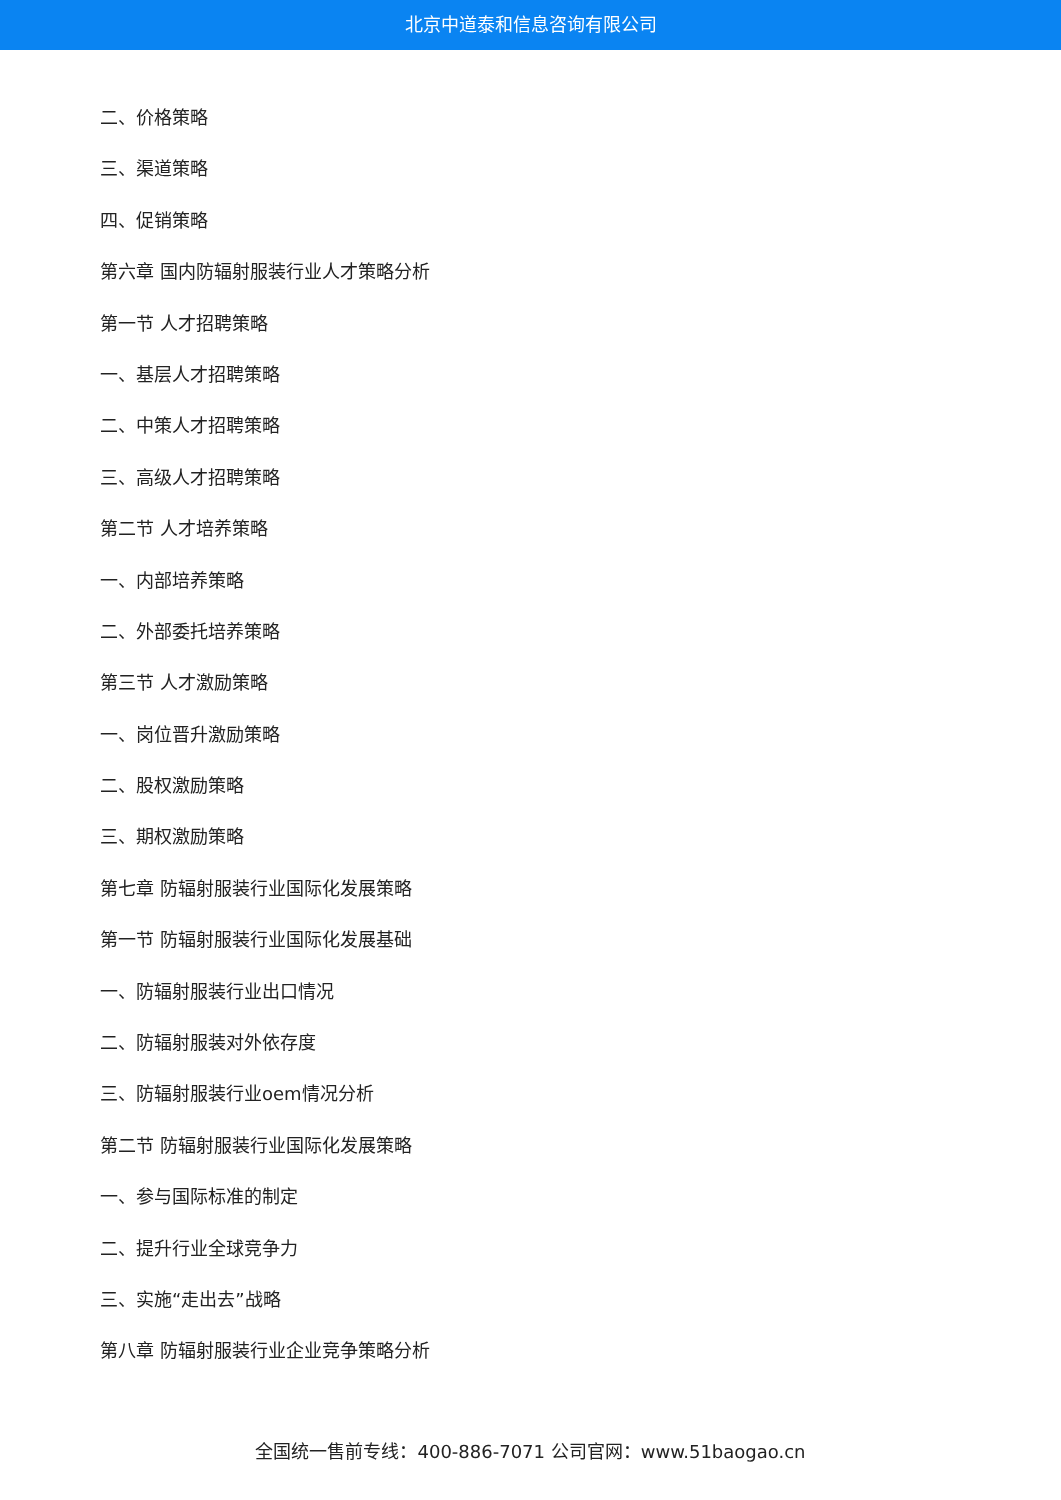北京中道泰和信息咨询有限公司
二、价格策略
三、渠道策略
四、促销策略
第六章 国内防辐射服装行业人才策略分析
第一节 人才招聘策略
一、基层人才招聘策略
二、中策人才招聘策略
三、高级人才招聘策略
第二节 人才培养策略
一、内部培养策略
二、外部委托培养策略
第三节 人才激励策略
一、岗位晋升激励策略
二、股权激励策略
三、期权激励策略
第七章 防辐射服装行业国际化发展策略
第一节 防辐射服装行业国际化发展基础
一、防辐射服装行业出口情况
二、防辐射服装对外依存度
三、防辐射服装行业oem情况分析
第二节 防辐射服装行业国际化发展策略
一、参与国际标准的制定
二、提升行业全球竞争力
三、实施“走出去”战略
第八章 防辐射服装行业企业竞争策略分析
全国统一售前专线：400-886-7071 公司官网：www.51baogao.cn